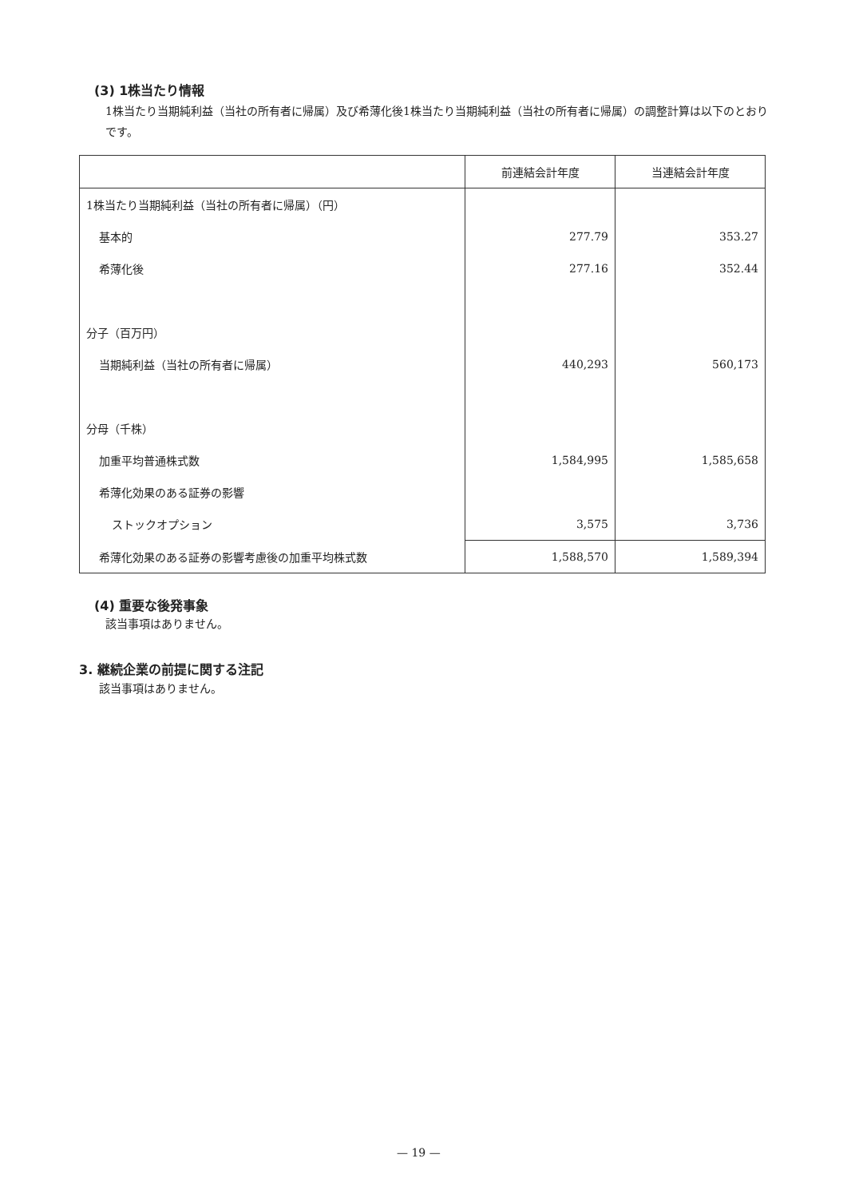(3) 1株当たり情報
1株当たり当期純利益（当社の所有者に帰属）及び希薄化後1株当たり当期純利益（当社の所有者に帰属）の調整計算は以下のとおりです。
| | 前連結会計年度 | 当連結会計年度 |
| --- | --- | --- |
| 1株当たり当期純利益（当社の所有者に帰属）（円） | | |
| 基本的 | 277.79 | 353.27 |
| 希薄化後 | 277.16 | 352.44 |
| 分子（百万円） | | |
| 当期純利益（当社の所有者に帰属） | 440,293 | 560,173 |
| 分母（千株） | | |
| 加重平均普通株式数 | 1,584,995 | 1,585,658 |
| 希薄化効果のある証券の影響 | | |
| ストックオプション | 3,575 | 3,736 |
| 希薄化効果のある証券の影響考慮後の加重平均株式数 | 1,588,570 | 1,589,394 |
(4) 重要な後発事象
該当事項はありません。
3. 継続企業の前提に関する注記
該当事項はありません。
— 19 —